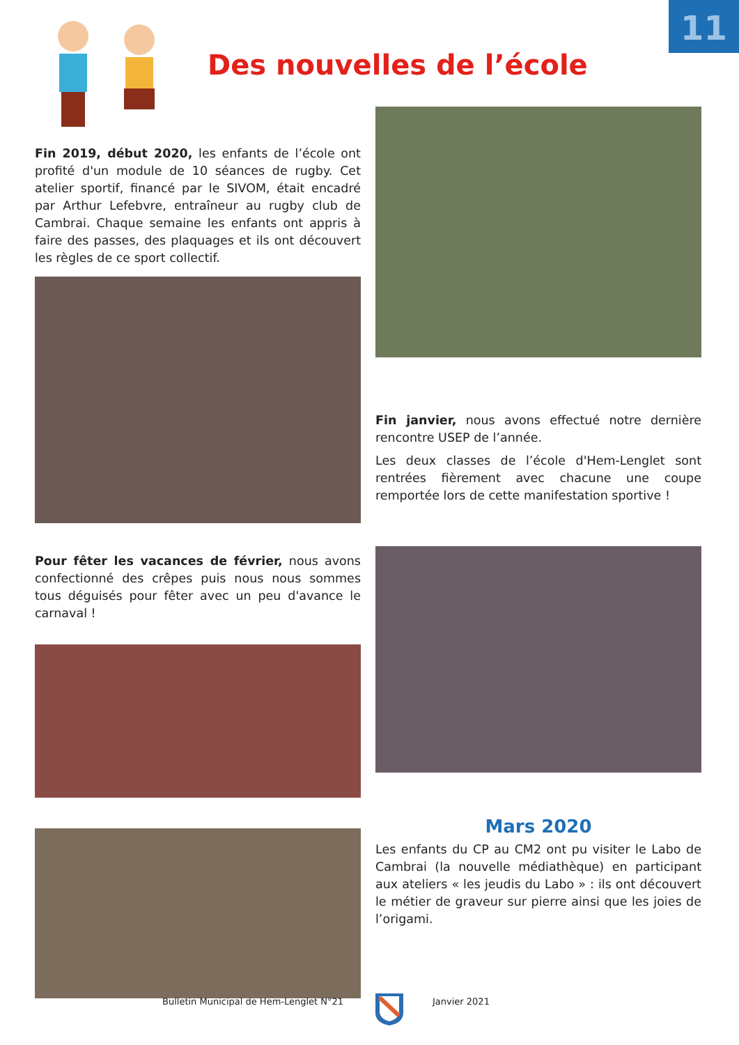11
Des nouvelles de l’école
Fin 2019, début 2020, les enfants de l’école ont profité d'un module de 10 séances de rugby. Cet atelier sportif, financé par le SIVOM, était encadré par Arthur Lefebvre, entraîneur au rugby club de Cambrai. Chaque semaine les enfants ont appris à faire des passes, des plaquages et ils ont découvert les règles de ce sport collectif.
Pour fêter les vacances de février, nous avons confectionné des crêpes puis nous nous sommes tous déguisés pour fêter avec un peu d'avance le carnaval !
Fin janvier, nous avons effectué notre dernière rencontre USEP de l’année.
Les deux classes de l’école d'Hem-Lenglet sont rentrées fièrement avec chacune une coupe remportée lors de cette manifestation sportive !
Mars 2020
Les enfants du CP au CM2 ont pu visiter le Labo de Cambrai (la nouvelle médiathèque) en participant aux ateliers « les jeudis du Labo » : ils ont découvert le métier de graveur sur pierre ainsi que les joies de l’origami.
Bulletin Municipal de Hem-Lenglet N°21 Janvier 2021